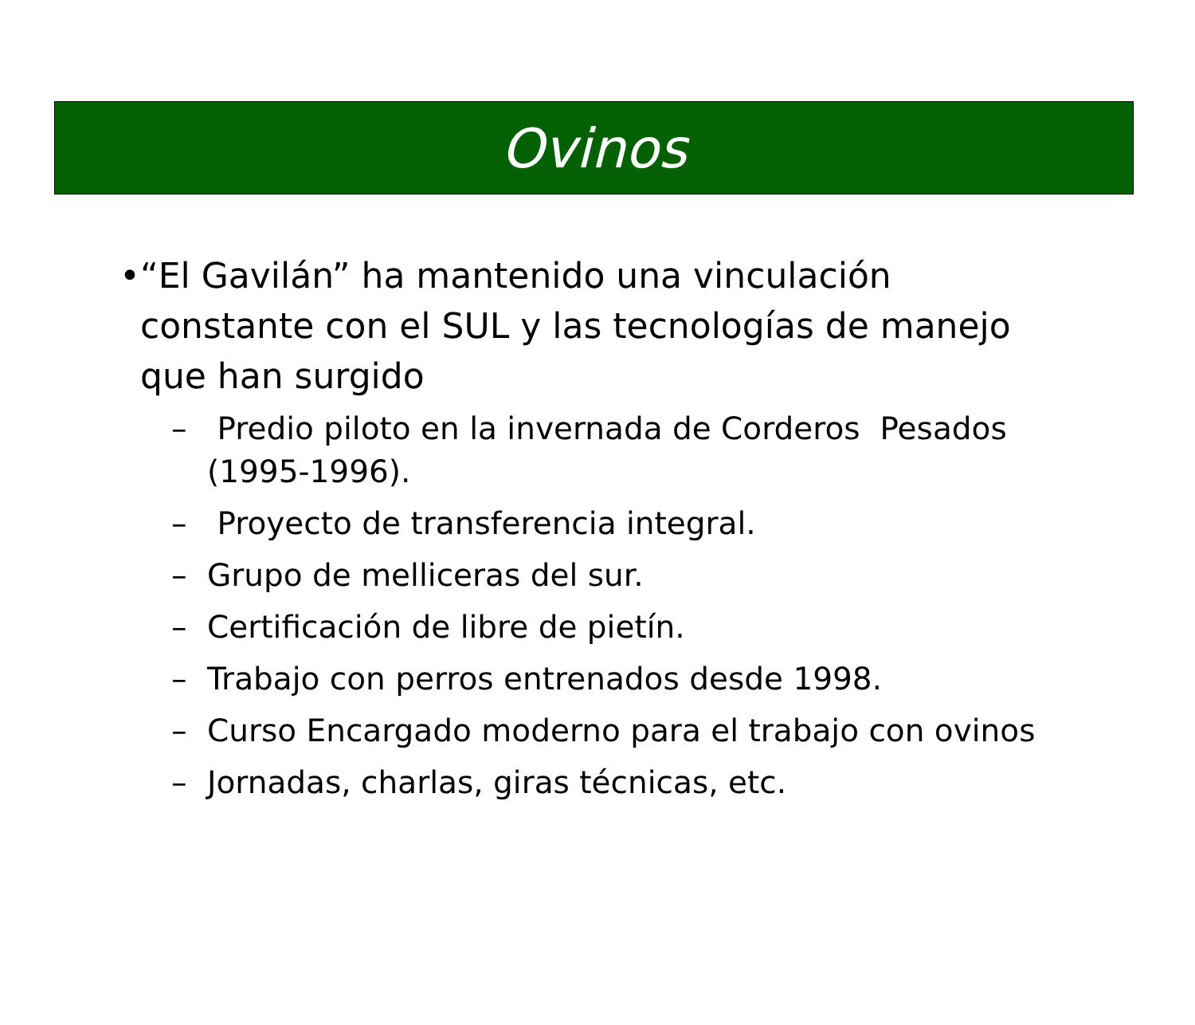Ovinos
• “El Gavilán” ha mantenido una vinculación constante con el SUL y las tecnologías de manejo que han surgido
– Predio piloto en la invernada de Corderos Pesados (1995-1996).
– Proyecto de transferencia integral.
– Grupo de melliceras del sur.
– Certificación de libre de pietín.
– Trabajo con perros entrenados desde 1998.
– Curso Encargado moderno para el trabajo con ovinos
– Jornadas, charlas, giras técnicas, etc.